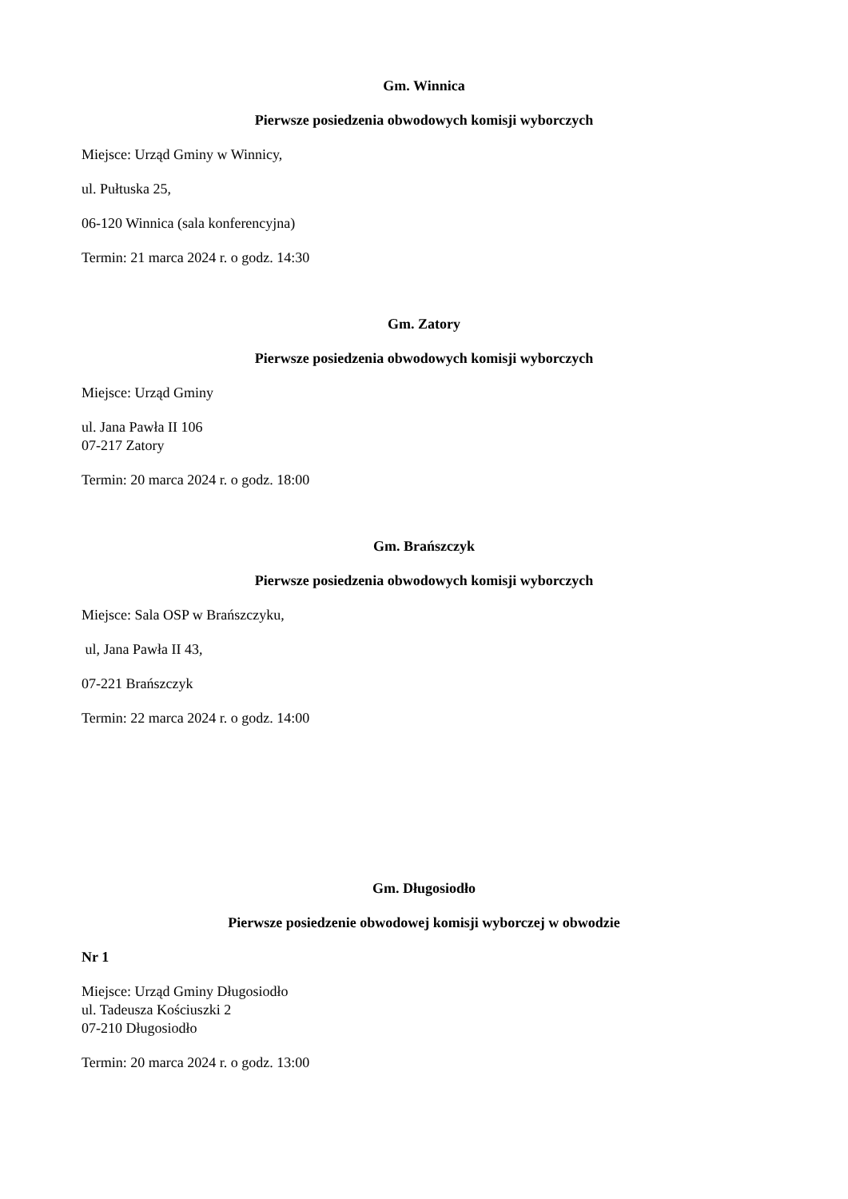Gm. Winnica
Pierwsze posiedzenia obwodowych komisji wyborczych
Miejsce: Urząd Gminy w Winnicy,
ul. Pułtuska 25,
06-120 Winnica (sala konferencyjna)
Termin: 21 marca 2024 r. o godz. 14:30
Gm. Zatory
Pierwsze posiedzenia obwodowych komisji wyborczych
Miejsce: Urząd Gminy
ul. Jana Pawła II 106
07-217 Zatory
Termin: 20 marca 2024 r. o godz. 18:00
Gm. Brańszczyk
Pierwsze posiedzenia obwodowych komisji wyborczych
Miejsce: Sala OSP w Brańszczyku,
ul, Jana Pawła II 43,
07-221 Brańszczyk
Termin: 22 marca 2024 r. o godz. 14:00
Gm. Długosiodło
Pierwsze posiedzenie obwodowej komisji wyborczej w obwodzie
Nr 1
Miejsce: Urząd Gminy Długosiodło
ul. Tadeusza Kościuszki 2
07-210 Długosiodło
Termin: 20 marca 2024 r. o godz. 13:00